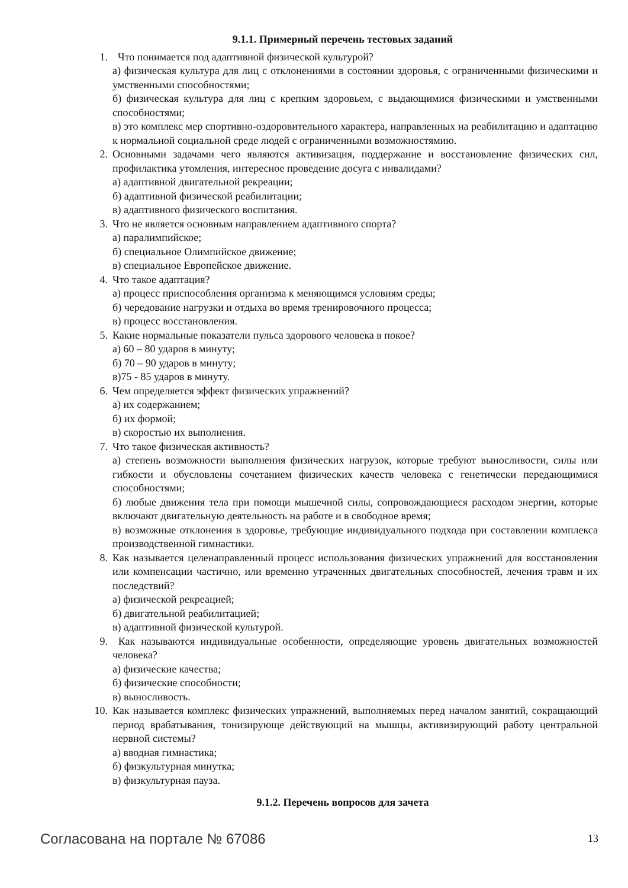9.1.1. Примерный перечень тестовых заданий
1. Что понимается под адаптивной физической культурой?
а) физическая культура для лиц с отклонениями в состоянии здоровья, с ограниченными физическими и умственными способностями;
б) физическая культура для лиц с крепким здоровьем, с выдающимися физическими и умственными способностями;
в) это комплекс мер спортивно-оздоровительного характера, направленных на реабилитацию и адаптацию к нормальной социальной среде людей с ограниченными возможностямию.
2. Основными задачами чего являются активизация, поддержание и восстановление физических сил, профилактика утомления, интересное проведение досуга с инвалидами?
а) адаптивной двигательной рекреации;
б) адаптивной физической реабилитации;
в) адаптивного физического воспитания.
3. Что не является основным направлением адаптивного спорта?
а) паралимпийское;
б) специальное Олимпийское движение;
в) специальное Европейское движение.
4. Что такое адаптация?
а) процесс приспособления организма к меняющимся условиям среды;
б) чередование нагрузки и отдыха во время тренировочного процесса;
в) процесс восстановления.
5. Какие нормальные показатели пульса здорового человека в покое?
а) 60 – 80 ударов в минуту;
б) 70 – 90 ударов в минуту;
в)75 - 85 ударов в минуту.
6. Чем определяется эффект физических упражнений?
а) их содержанием;
б) их формой;
в) скоростью их выполнения.
7. Что такое физическая активность?
а) степень возможности выполнения физических нагрузок, которые требуют выносливости, силы или гибкости и обусловлены сочетанием физических качеств человека с генетически передающимися способностями;
б) любые движения тела при помощи мышечной силы, сопровождающиеся расходом энергии, которые включают двигательную деятельность на работе и в свободное время;
в) возможные отклонения в здоровье, требующие индивидуального подхода при составлении комплекса производственной гимнастики.
8. Как называется целенаправленный процесс использования физических упражнений для восстановления или компенсации частично, или временно утраченных двигательных способностей, лечения травм и их последствий?
а) физической рекреацией;
б) двигательной реабилитацией;
в) адаптивной физической культурой.
9. Как называются индивидуальные особенности, определяющие уровень двигательных возможностей человека?
а) физические качества;
б) физические способности;
в) выносливость.
10. Как называется комплекс физических упражнений, выполняемых перед началом занятий, сокращающий период врабатывания, тонизирующе действующий на мышцы, активизирующий работу центральной нервной системы?
а) вводная гимнастика;
б) физкультурная минутка;
в) физкультурная пауза.
9.1.2. Перечень вопросов для зачета
Согласована на портале № 67086 13